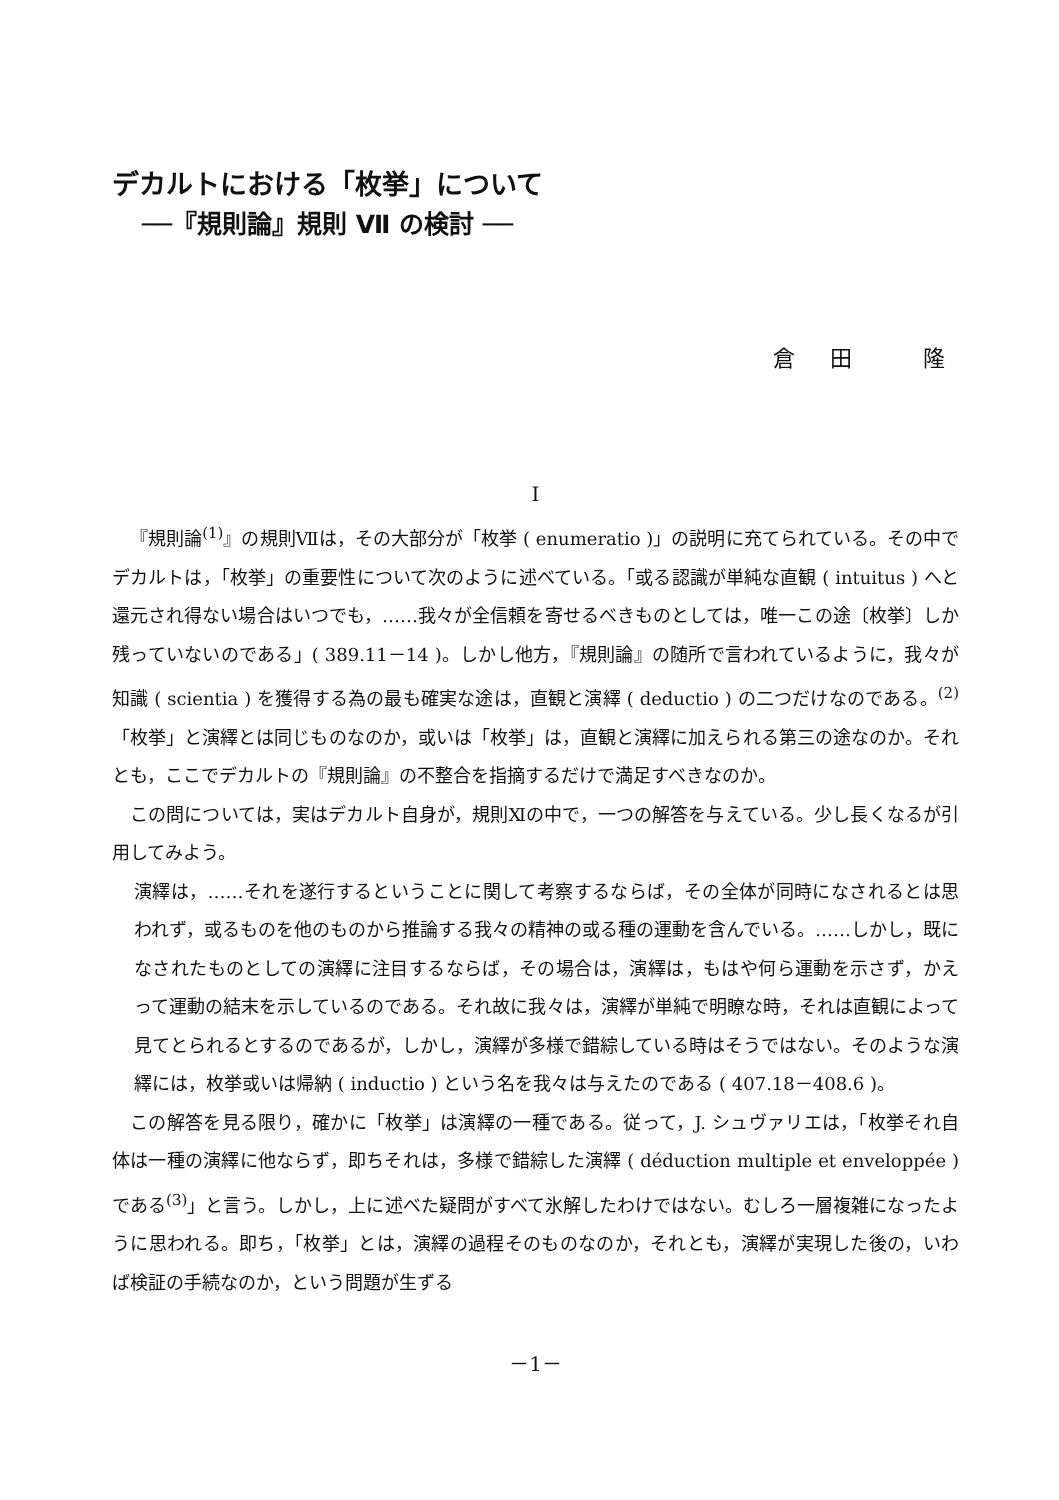デカルトにおける「枚挙」について
──『規則論』規則 Ⅶ の検討 ──
倉 田 　隆
I
『規則論<sup>(1)</sup>』の規則Ⅶは，その大部分が「枚挙 ( enumeratio )」の説明に充てられている。その中でデカルトは，「枚挙」の重要性について次のように述べている。「或る認識が単純な直観 ( intuitus ) へと還元され得ない場合はいつでも，……我々が全信頼を寄せるべきものとしては，唯一この途〔枚挙〕しか残っていないのである」( 389.11－14 )。しかし他方，『規則論』の随所で言われているように，我々が知識 ( scientia ) を獲得する為の最も確実な途は，直観と演繹 ( deductio ) の二つだけなのである。<sup>(2)</sup>「枚挙」と演繹とは同じものなのか，或いは「枚挙」は，直観と演繹に加えられる第三の途なのか。それとも，ここでデカルトの『規則論』の不整合を指摘するだけで満足すべきなのか。
この問については，実はデカルト自身が，規則Ⅺの中で，一つの解答を与えている。少し長くなるが引用してみよう。
演繹は，……それを遂行するということに関して考察するならば，その全体が同時になされるとは思われず，或るものを他のものから推論する我々の精神の或る種の運動を含んでいる。……しかし，既になされたものとしての演繹に注目するならば，その場合は，演繹は，もはや何ら運動を示さず，かえって運動の結末を示しているのである。それ故に我々は，演繹が単純で明瞭な時，それは直観によって見てとられるとするのであるが，しかし，演繹が多様で錯綜している時はそうではない。そのような演繹には，枚挙或いは帰納 ( inductio ) という名を我々は与えたのである ( 407.18－408.6 )。
この解答を見る限り，確かに「枚挙」は演繹の一種である。従って，J. シュヴァリエは，「枚挙それ自体は一種の演繹に他ならず，即ちそれは，多様で錯綜した演繹 ( déduction multiple et enveloppée ) である<sup>(3)</sup>」と言う。しかし，上に述べた疑問がすべて氷解したわけではない。むしろ一層複雑になったように思われる。即ち，「枚挙」とは，演繹の過程そのものなのか，それとも，演繹が実現した後の，いわば検証の手続なのか，という問題が生ずる
－1－